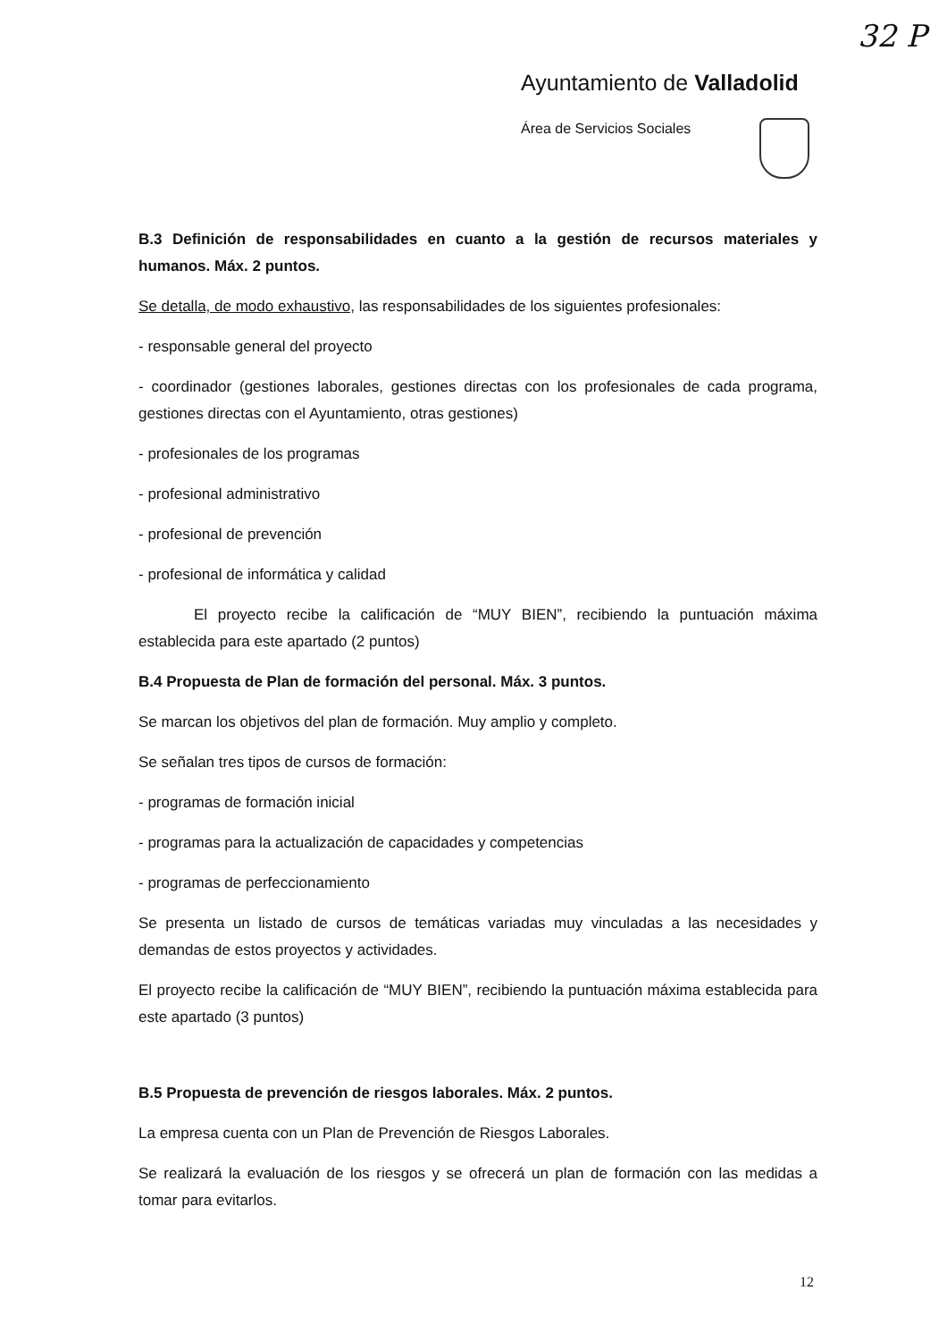32 P
Ayuntamiento de Valladolid
Área de Servicios Sociales
B.3 Definición de responsabilidades en cuanto a la gestión de recursos materiales y humanos. Máx. 2 puntos.
Se detalla, de modo exhaustivo, las responsabilidades de los siguientes profesionales:
- responsable general del proyecto
- coordinador (gestiones laborales, gestiones directas con los profesionales de cada programa, gestiones directas con el Ayuntamiento, otras gestiones)
- profesionales de los programas
- profesional administrativo
- profesional de prevención
- profesional de informática y calidad
El proyecto recibe la calificación de “MUY BIEN”, recibiendo la puntuación máxima establecida para este apartado (2 puntos)
B.4 Propuesta de Plan de formación del personal. Máx. 3 puntos.
Se marcan los objetivos del plan de formación. Muy amplio y completo.
Se señalan tres tipos de cursos de formación:
- programas de formación inicial
- programas para la actualización de capacidades y competencias
- programas de perfeccionamiento
Se presenta un listado de cursos de temáticas variadas muy vinculadas a las necesidades y demandas de estos proyectos y actividades.
El proyecto recibe la calificación de “MUY BIEN”, recibiendo la puntuación máxima establecida para este apartado (3 puntos)
B.5 Propuesta de prevención de riesgos laborales. Máx. 2 puntos.
La empresa cuenta con un Plan de Prevención de Riesgos Laborales.
Se realizará la evaluación de los riesgos y se ofrecerá un plan de formación con las medidas a tomar para evitarlos.
12